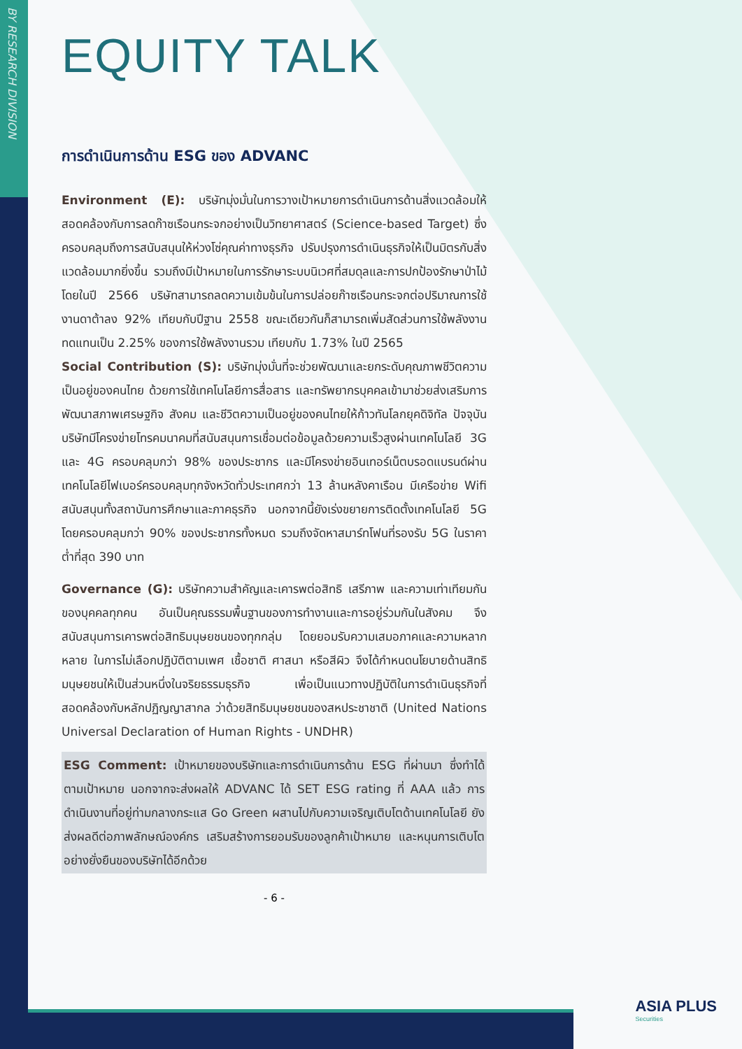BY RESEARCH DIVISION
EQUITY TALK
การดำเนินการด้าน ESG ของ ADVANC
Environment (E): บริษัทมุ่งมั่นในการวางเป้าหมายการดำเนินการด้านสิ่งแวดล้อมให้สอดคล้องกับการลดก๊าซเรือนกระจกอย่างเป็นวิทยาศาสตร์ (Science-based Target) ซึ่งครอบคลุมถึงการสนับสนุนให้ห่วงโซ่คุณค่าทางธุรกิจ ปรับปรุงการดำเนินธุรกิจให้เป็นมิตรกับสิ่งแวดล้อมมากยิ่งขึ้น รวมถึงมีเป้าหมายในการรักษาระบบนิเวศที่สมดุลและการปกป้องรักษาป่าไม้ โดยในปี 2566 บริษัทสามารถลดความเข้มข้นในการปล่อยก๊าซเรือนกระจกต่อปริมาณการใช้งานดาต้าลง 92% เทียบกับปีฐาน 2558 ขณะเดียวกันก็สามารถเพิ่มสัดส่วนการใช้พลังงานทดแทนเป็น 2.25% ของการใช้พลังงานรวม เทียบกับ 1.73% ในปี 2565
Social Contribution (S): บริษัทมุ่งมั่นที่จะช่วยพัฒนาและยกระดับคุณภาพชีวิตความเป็นอยู่ของคนไทย ด้วยการใช้เทคโนโลยีการสื่อสาร และทรัพยากรบุคคลเข้ามาช่วยส่งเสริมการพัฒนาสภาพเศรษฐกิจ สังคม และชีวิตความเป็นอยู่ของคนไทยให้ก้าวทันโลกยุคดิจิทัล ปัจจุบันบริษัทมีโครงข่ายโทรคมนาคมที่สนับสนุนการเชื่อมต่อข้อมูลด้วยความเร็วสูงผ่านเทคโนโลยี 3G และ 4G ครอบคลุมกว่า 98% ของประชากร และมีโครงข่ายอินเทอร์เน็ตบรอดแบรนด์ผ่านเทคโนโลยีไฟเบอร์ครอบคลุมทุกจังหวัดทั่วประเทศกว่า 13 ล้านหลังคาเรือน มีเครือข่าย Wifi สนับสนุนทั้งสถาบันการศึกษาและภาคธุรกิจ นอกจากนี้ยังเร่งขยายการติดตั้งเทคโนโลยี 5G โดยครอบคลุมกว่า 90% ของประชากรทั้งหมด รวมถึงจัดหาสมาร์ทโฟนที่รองรับ 5G ในราคาต่ำที่สุด 390 บาท
Governance (G): บริษัทความสำคัญและเคารพต่อสิทธิ เสรีภาพ และความเท่าเทียมกันของบุคคลทุกคน อันเป็นคุณธรรมพื้นฐานของการทำงานและการอยู่ร่วมกันในสังคม จึงสนับสนุนการเคารพต่อสิทธิมนุษยชนของทุกกลุ่ม โดยยอมรับความเสมอภาคและความหลากหลาย ในการไม่เลือกปฏิบัติตามเพศ เชื้อชาติ ศาสนา หรือสีผิว จึงได้กำหนดนโยบายด้านสิทธิมนุษยชนให้เป็นส่วนหนึ่งในจริยธรรมธุรกิจ เพื่อเป็นแนวทางปฏิบัติในการดำเนินธุรกิจที่สอดคล้องกับหลักปฏิญญาสากล ว่าด้วยสิทธิมนุษยชนของสหประชาชาติ (United Nations Universal Declaration of Human Rights - UNDHR)
ESG Comment: เป้าหมายของบริษัทและการดำเนินการด้าน ESG ที่ผ่านมา ซึ่งทำได้ตามเป้าหมาย นอกจากจะส่งผลให้ ADVANC ได้ SET ESG rating ที่ AAA แล้ว การดำเนินงานที่อยู่ท่ามกลางกระแส Go Green ผสานไปกับความเจริญเติบโตด้านเทคโนโลยี ยังส่งผลดีต่อภาพลักษณ์องค์กร เสริมสร้างการยอมรับของลูกค้าเป้าหมาย และหนุนการเติบโตอย่างยั่งยืนของบริษัทได้อีกด้วย
- 6 -
ASIA PLUS
Securities